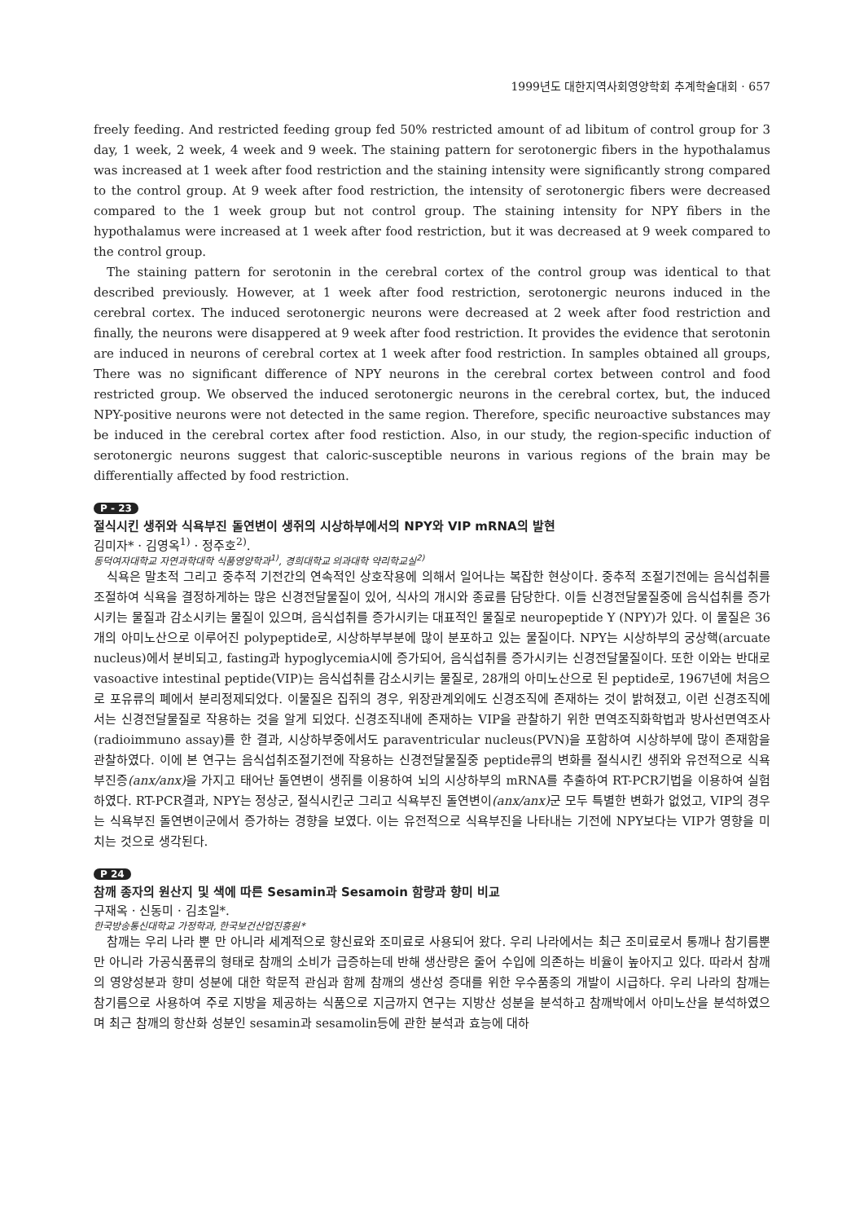1999년도 대한지역사회영양학회 추계학술대회 · 657
freely feeding. And restricted feeding group fed 50% restricted amount of ad libitum of control group for 3 day, 1 week, 2 week, 4 week and 9 week. The staining pattern for serotonergic fibers in the hypothalamus was increased at 1 week after food restriction and the staining intensity were significantly strong compared to the control group. At 9 week after food restriction, the intensity of serotonergic fibers were decreased compared to the 1 week group but not control group. The staining intensity for NPY fibers in the hypothalamus were increased at 1 week after food restriction, but it was decreased at 9 week compared to the control group.
The staining pattern for serotonin in the cerebral cortex of the control group was identical to that described previously. However, at 1 week after food restriction, serotonergic neurons induced in the cerebral cortex. The induced serotonergic neurons were decreased at 2 week after food restriction and finally, the neurons were disappered at 9 week after food restriction. It provides the evidence that serotonin are induced in neurons of cerebral cortex at 1 week after food restriction. In samples obtained all groups, There was no significant difference of NPY neurons in the cerebral cortex between control and food restricted group. We observed the induced serotonergic neurons in the cerebral cortex, but, the induced NPY-positive neurons were not detected in the same region. Therefore, specific neuroactive substances may be induced in the cerebral cortex after food restiction. Also, in our study, the region-specific induction of serotonergic neurons suggest that caloric-susceptible neurons in various regions of the brain may be differentially affected by food restriction.
P - 23
절식시킨 생쥐와 식욕부진 돌연변이 생쥐의 시상하부에서의 NPY와 VIP mRNA의 발현
김미자* · 김영옥<sup>1)</sup> · 정주호<sup>2)</sup>.
동덕여자대학교 자연과학대학 식품영양학과<sup>1)</sup>, 경희대학교 의과대학 약리학교실<sup>2)</sup>
식욕은 말초적 그리고 중추적 기전간의 연속적인 상호작용에 의해서 일어나는 복잡한 현상이다. 중추적 조절기전에는 음식섭취를 조절하여 식욕을 결정하게하는 많은 신경전달물질이 있어, 식사의 개시와 종료를 담당한다. 이들 신경전달물질중에 음식섭취를 증가시키는 물질과 감소시키는 물질이 있으며, 음식섭취를 증가시키는 대표적인 물질로 neuropeptide Y (NPY)가 있다. 이 물질은 36개의 아미노산으로 이루어진 polypeptide로, 시상하부부분에 많이 분포하고 있는 물질이다. NPY는 시상하부의 궁상핵(arcuate nucleus)에서 분비되고, fasting과 hypoglycemia시에 증가되어, 음식섭취를 증가시키는 신경전달물질이다. 또한 이와는 반대로 vasoactive intestinal peptide(VIP)는 음식섭취를 감소시키는 물질로, 28개의 아미노산으로 된 peptide로, 1967년에 처음으로 포유류의 폐에서 분리정제되었다. 이물질은 집쥐의 경우, 위장관계외에도 신경조직에 존재하는 것이 밝혀졌고, 이런 신경조직에서는 신경전달물질로 작용하는 것을 알게 되었다. 신경조직내에 존재하는 VIP을 관찰하기 위한 면역조직화학법과 방사선면역조사(radioimmuno assay)를 한 결과, 시상하부중에서도 paraventricular nucleus(PVN)을 포함하여 시상하부에 많이 존재함을 관찰하였다. 이에 본 연구는 음식섭취조절기전에 작용하는 신경전달물질중 peptide류의 변화를 절식시킨 생쥐와 유전적으로 식욕부진증(anx/anx) 을 가지고 태어난 돌연변이 생쥐를 이용하여 뇌의 시상하부의 mRNA를 추출하여 RT-PCR기법을 이용하여 실험하였다. RT-PCR결과, NPY는 정상군, 절식시킨군 그리고 식욕부진 돌연변이(anx/anx) 군 모두 특별한 변화가 없었고, VIP의 경우는 식욕부진 돌연변이군에서 증가하는 경향을 보였다. 이는 유전적으로 식욕부진을 나타내는 기전에 NPY보다는 VIP가 영향을 미치는 것으로 생각된다.
P 24
참깨 종자의 원산지 및 색에 따른 Sesamin과 Sesamoin 함량과 향미 비교
구재옥 · 신동미 · 김초일*.
한국방송통신대학교 가정학과, 한국보건산업진흥원*
참깨는 우리 나라 뿐 만 아니라 세계적으로 향신료와 조미료로 사용되어 왔다. 우리 나라에서는 최근 조미료로서 통깨나 참기름뿐만 아니라 가공식품류의 형태로 참깨의 소비가 급증하는데 반해 생산량은 줄어 수입에 의존하는 비율이 높아지고 있다. 따라서 참깨의 영양성분과 향미 성분에 대한 학문적 관심과 함께 참깨의 생산성 증대를 위한 우수품종의 개발이 시급하다. 우리 나라의 참깨는 참기름으로 사용하여 주로 지방을 제공하는 식품으로 지금까지 연구는 지방산 성분을 분석하고 참깨박에서 아미노산을 분석하였으며 최근 참깨의 항산화 성분인 sesamin과 sesamolin등에 관한 분석과 효능에 대하